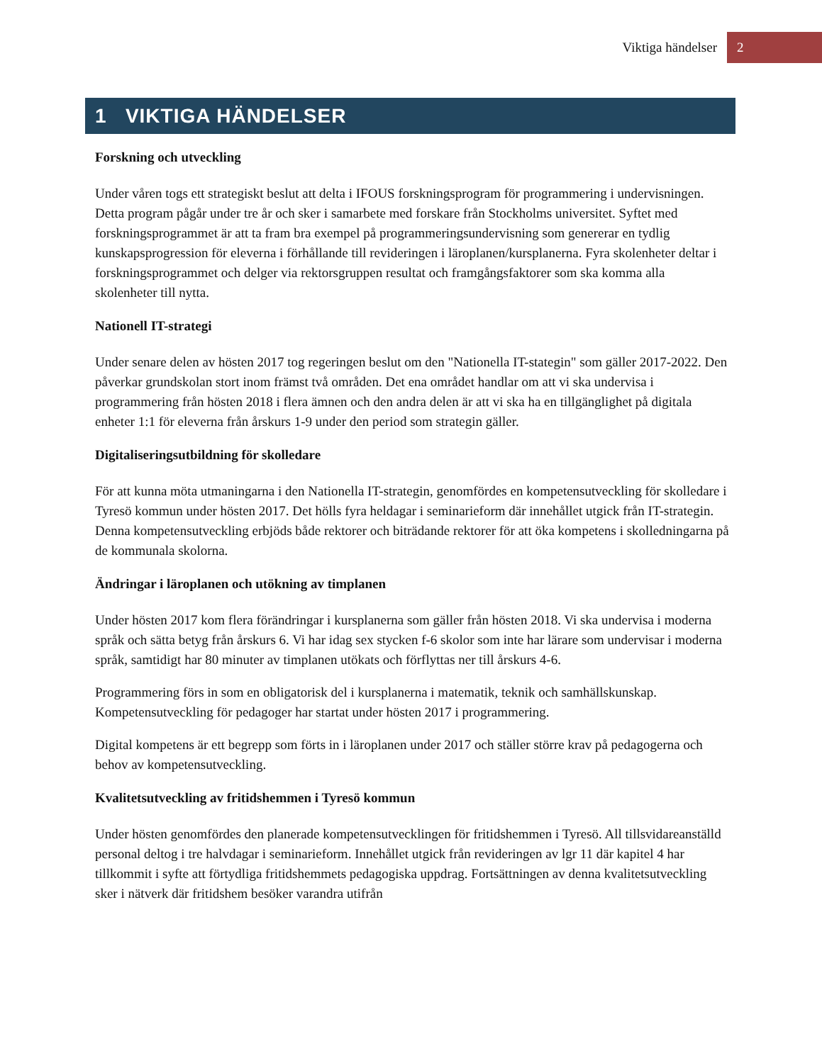Viktiga händelser 2
1 VIKTIGA HÄNDELSER
Forskning och utveckling
Under våren togs ett strategiskt beslut att delta i IFOUS forskningsprogram för programmering i undervisningen. Detta program pågår under tre år och sker i samarbete med forskare från Stockholms universitet. Syftet med forskningsprogrammet är att ta fram bra exempel på programmeringsundervisning som genererar en tydlig kunskapsprogression för eleverna i förhållande till revideringen i läroplanen/kursplanerna. Fyra skolenheter deltar i forskningsprogrammet och delger via rektorsgruppen resultat och framgångsfaktorer som ska komma alla skolenheter till nytta.
Nationell IT-strategi
Under senare delen av hösten 2017 tog regeringen beslut om den "Nationella IT-stategin" som gäller 2017-2022. Den påverkar grundskolan stort inom främst två områden. Det ena området handlar om att vi ska undervisa i programmering från hösten 2018 i flera ämnen och den andra delen är att vi ska ha en tillgänglighet på digitala enheter 1:1 för eleverna från årskurs 1-9 under den period som strategin gäller.
Digitaliseringsutbildning för skolledare
För att kunna möta utmaningarna i den Nationella IT-strategin, genomfördes en kompetensutveckling för skolledare i Tyresö kommun under hösten 2017. Det hölls fyra heldagar i seminarieform där innehållet utgick från IT-strategin. Denna kompetensutveckling erbjöds både rektorer och biträdande rektorer för att öka kompetens i skolledningarna på de kommunala skolorna.
Ändringar i läroplanen och utökning av timplanen
Under hösten 2017 kom flera förändringar i kursplanerna som gäller från hösten 2018. Vi ska undervisa i moderna språk och sätta betyg från årskurs 6. Vi har idag sex stycken f-6 skolor som inte har lärare som undervisar i moderna språk, samtidigt har 80 minuter av timplanen utökats och förflyttas ner till årskurs 4-6.
Programmering förs in som en obligatorisk del i kursplanerna i matematik, teknik och samhällskunskap. Kompetensutveckling för pedagoger har startat under hösten 2017 i programmering.
Digital kompetens är ett begrepp som förts in i läroplanen under 2017 och ställer större krav på pedagogerna och behov av kompetensutveckling.
Kvalitetsutveckling av fritidshemmen i Tyresö kommun
Under hösten genomfördes den planerade kompetensutvecklingen för fritidshemmen i Tyresö. All tillsvidareanställd personal deltog i tre halvdagar i seminarieform. Innehållet utgick från revideringen av lgr 11 där kapitel 4 har tillkommit i syfte att förtydliga fritidshemmets pedagogiska uppdrag. Fortsättningen av denna kvalitetsutveckling sker i nätverk där fritidshem besöker varandra utifrån